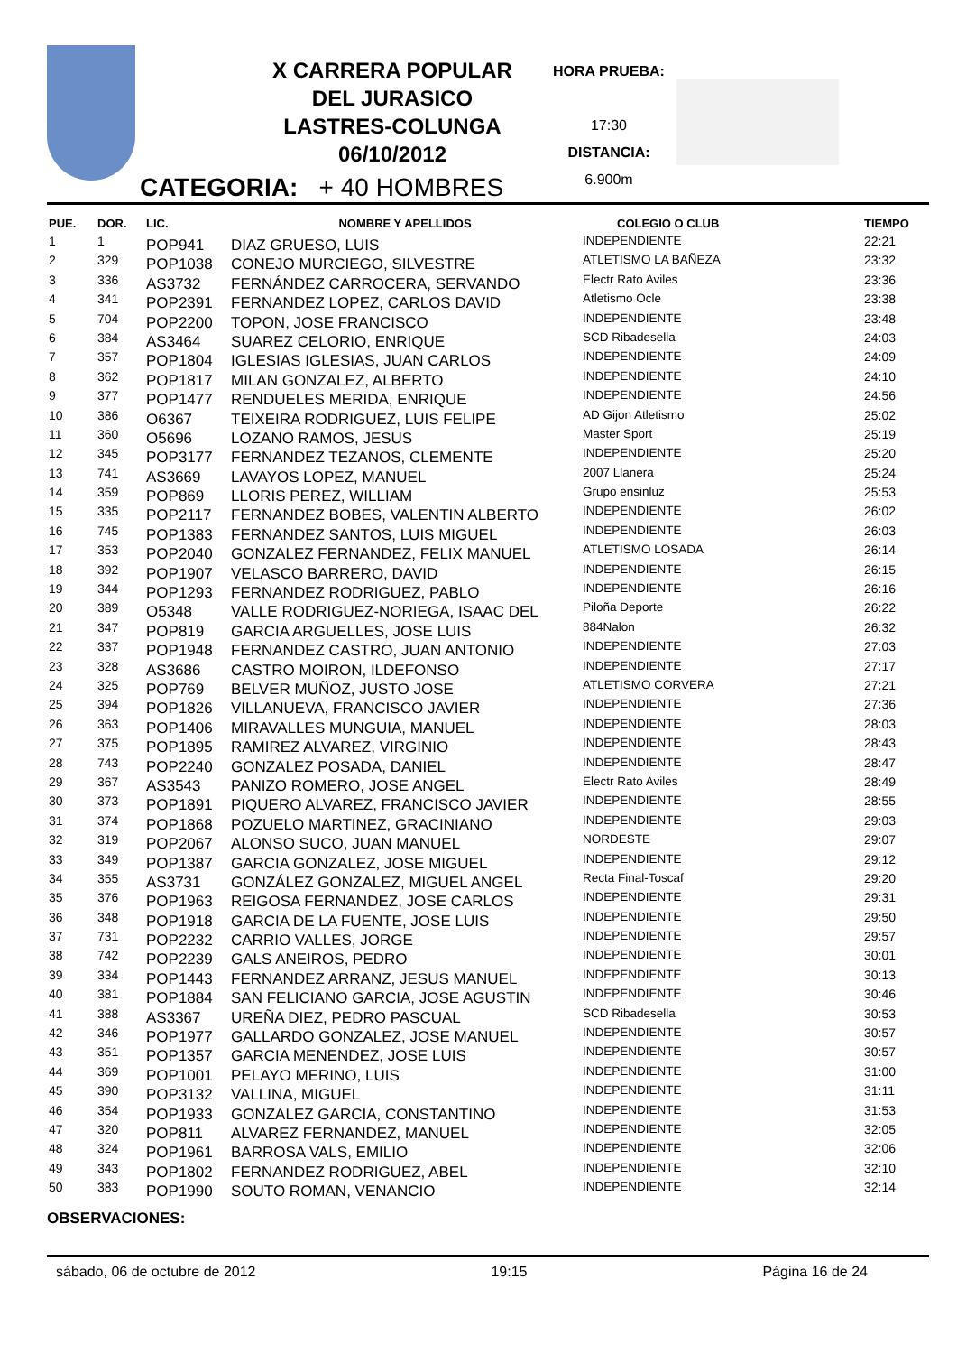X CARRERA POPULAR
DEL JURASICO
LASTRES-COLUNGA
06/10/2012
HORA PRUEBA:
17:30
DISTANCIA:
6.900m
CATEGORIA: + 40 HOMBRES
| PUE. | DOR. | LIC. | NOMBRE Y APELLIDOS | COLEGIO O CLUB | TIEMPO |
| --- | --- | --- | --- | --- | --- |
| 1 | 1 | POP941 | DIAZ GRUESO, LUIS | INDEPENDIENTE | 22:21 |
| 2 | 329 | POP1038 | CONEJO MURCIEGO, SILVESTRE | ATLETISMO LA BAÑEZA | 23:32 |
| 3 | 336 | AS3732 | FERNÁNDEZ CARROCERA, SERVANDO | Electr Rato Aviles | 23:36 |
| 4 | 341 | POP2391 | FERNANDEZ LOPEZ, CARLOS DAVID | Atletismo Ocle | 23:38 |
| 5 | 704 | POP2200 | TOPON, JOSE FRANCISCO | INDEPENDIENTE | 23:48 |
| 6 | 384 | AS3464 | SUAREZ CELORIO, ENRIQUE | SCD Ribadesella | 24:03 |
| 7 | 357 | POP1804 | IGLESIAS IGLESIAS, JUAN CARLOS | INDEPENDIENTE | 24:09 |
| 8 | 362 | POP1817 | MILAN GONZALEZ, ALBERTO | INDEPENDIENTE | 24:10 |
| 9 | 377 | POP1477 | RENDUELES MERIDA, ENRIQUE | INDEPENDIENTE | 24:56 |
| 10 | 386 | O6367 | TEIXEIRA RODRIGUEZ, LUIS FELIPE | AD Gijon Atletismo | 25:02 |
| 11 | 360 | O5696 | LOZANO RAMOS, JESUS | Master Sport | 25:19 |
| 12 | 345 | POP3177 | FERNANDEZ TEZANOS, CLEMENTE | INDEPENDIENTE | 25:20 |
| 13 | 741 | AS3669 | LAVAYOS LOPEZ, MANUEL | 2007 Llanera | 25:24 |
| 14 | 359 | POP869 | LLORIS PEREZ, WILLIAM | Grupo ensinluz | 25:53 |
| 15 | 335 | POP2117 | FERNANDEZ BOBES, VALENTIN ALBERTO | INDEPENDIENTE | 26:02 |
| 16 | 745 | POP1383 | FERNANDEZ SANTOS, LUIS MIGUEL | INDEPENDIENTE | 26:03 |
| 17 | 353 | POP2040 | GONZALEZ FERNANDEZ, FELIX MANUEL | ATLETISMO LOSADA | 26:14 |
| 18 | 392 | POP1907 | VELASCO BARRERO, DAVID | INDEPENDIENTE | 26:15 |
| 19 | 344 | POP1293 | FERNANDEZ RODRIGUEZ, PABLO | INDEPENDIENTE | 26:16 |
| 20 | 389 | O5348 | VALLE RODRIGUEZ-NORIEGA, ISAAC DEL | Piloña Deporte | 26:22 |
| 21 | 347 | POP819 | GARCIA ARGUELLES, JOSE LUIS | 884Nalon | 26:32 |
| 22 | 337 | POP1948 | FERNANDEZ CASTRO, JUAN ANTONIO | INDEPENDIENTE | 27:03 |
| 23 | 328 | AS3686 | CASTRO MOIRON, ILDEFONSO | INDEPENDIENTE | 27:17 |
| 24 | 325 | POP769 | BELVER MUÑOZ, JUSTO JOSE | ATLETISMO CORVERA | 27:21 |
| 25 | 394 | POP1826 | VILLANUEVA, FRANCISCO JAVIER | INDEPENDIENTE | 27:36 |
| 26 | 363 | POP1406 | MIRAVALLES MUNGUIA, MANUEL | INDEPENDIENTE | 28:03 |
| 27 | 375 | POP1895 | RAMIREZ ALVAREZ, VIRGINIO | INDEPENDIENTE | 28:43 |
| 28 | 743 | POP2240 | GONZALEZ POSADA, DANIEL | INDEPENDIENTE | 28:47 |
| 29 | 367 | AS3543 | PANIZO ROMERO, JOSE ANGEL | Electr Rato Aviles | 28:49 |
| 30 | 373 | POP1891 | PIQUERO ALVAREZ, FRANCISCO JAVIER | INDEPENDIENTE | 28:55 |
| 31 | 374 | POP1868 | POZUELO MARTINEZ, GRACINIANO | INDEPENDIENTE | 29:03 |
| 32 | 319 | POP2067 | ALONSO SUCO, JUAN MANUEL | NORDESTE | 29:07 |
| 33 | 349 | POP1387 | GARCIA GONZALEZ, JOSE MIGUEL | INDEPENDIENTE | 29:12 |
| 34 | 355 | AS3731 | GONZÁLEZ GONZALEZ, MIGUEL ANGEL | Recta Final-Toscaf | 29:20 |
| 35 | 376 | POP1963 | REIGOSA FERNANDEZ, JOSE CARLOS | INDEPENDIENTE | 29:31 |
| 36 | 348 | POP1918 | GARCIA DE LA FUENTE, JOSE LUIS | INDEPENDIENTE | 29:50 |
| 37 | 731 | POP2232 | CARRIO VALLES, JORGE | INDEPENDIENTE | 29:57 |
| 38 | 742 | POP2239 | GALS ANEIROS, PEDRO | INDEPENDIENTE | 30:01 |
| 39 | 334 | POP1443 | FERNANDEZ ARRANZ, JESUS MANUEL | INDEPENDIENTE | 30:13 |
| 40 | 381 | POP1884 | SAN FELICIANO GARCIA, JOSE AGUSTIN | INDEPENDIENTE | 30:46 |
| 41 | 388 | AS3367 | UREÑA DIEZ, PEDRO PASCUAL | SCD Ribadesella | 30:53 |
| 42 | 346 | POP1977 | GALLARDO GONZALEZ, JOSE MANUEL | INDEPENDIENTE | 30:57 |
| 43 | 351 | POP1357 | GARCIA MENENDEZ, JOSE LUIS | INDEPENDIENTE | 30:57 |
| 44 | 369 | POP1001 | PELAYO MERINO, LUIS | INDEPENDIENTE | 31:00 |
| 45 | 390 | POP3132 | VALLINA, MIGUEL | INDEPENDIENTE | 31:11 |
| 46 | 354 | POP1933 | GONZALEZ GARCIA, CONSTANTINO | INDEPENDIENTE | 31:53 |
| 47 | 320 | POP811 | ALVAREZ FERNANDEZ, MANUEL | INDEPENDIENTE | 32:05 |
| 48 | 324 | POP1961 | BARROSA VALS, EMILIO | INDEPENDIENTE | 32:06 |
| 49 | 343 | POP1802 | FERNANDEZ RODRIGUEZ, ABEL | INDEPENDIENTE | 32:10 |
| 50 | 383 | POP1990 | SOUTO ROMAN, VENANCIO | INDEPENDIENTE | 32:14 |
OBSERVACIONES:
sábado, 06 de octubre de 2012 19:15 Página 16 de 24